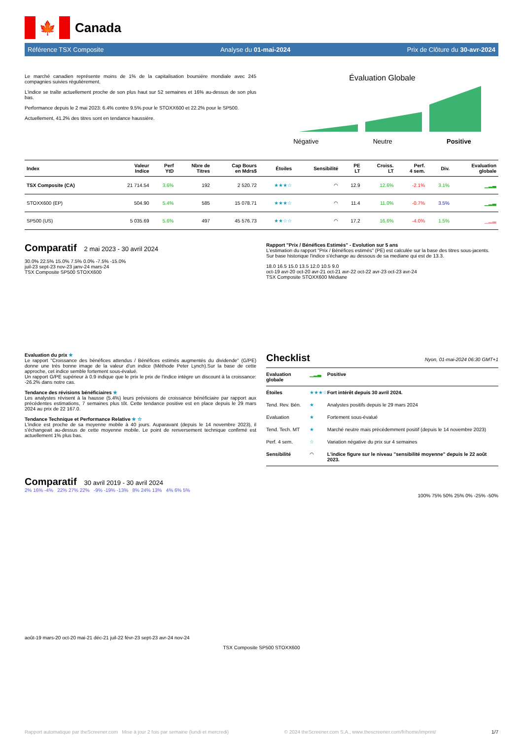🍁
Canada
Référence TSX Composite Analyse du 01-mai-2024 Prix de Clôture du 30-avr-2024
Le marché canadien représente moins de 1% de la capitalisation boursière mondiale avec 245 compagnies suivies régulièrement.
L'indice se traîte actuellement proche de son plus haut sur 52 semaines et 16% au-dessus de son plus bas.
Performance depuis le 2 mai 2023: 6.4% contre 9.5% pour le STOXX600 et 22.2% pour le SP500.
Actuellement, 41.2% des titres sont en tendance haussière.
Évaluation Globale
Négative Neutre Positive
| Index | Valeur Indice | Perf YtD | Nbre de Titres | Cap Bours en Mdrs$ | Étoiles | Sensibilité | PE LT | Croiss. LT | Perf. 4 sem. | Div. | Evaluation globale |
| --- | --- | --- | --- | --- | --- | --- | --- | --- | --- | --- | --- |
| TSX Composite (CA) | 21 714.54 | 3.6% | 192 | 2 520.72 | ★★★☆ | ◠ | 12.9 | 12.6% | -2.1% | 3.1% | ▁▂▃ |
| STOXX600 (EP) | 504.90 | 5.4% | 585 | 15 078.71 | ★★★☆ | ◠ | 11.4 | 11.0% | -0.7% | 3.5% | ▁▂▃ |
| SP500 (US) | 5 035.69 | 5.6% | 497 | 45 576.73 | ★★☆☆ | ◠ | 17.2 | 16.6% | -4.0% | 1.5% | ▁▂▃ |
Comparatif
2 mai 2023 - 30 avril 2024
30.0% 22.5% 15.0% 7.5% 0.0% -7.5% -15.0%
juil-23 sept-23 nov-23 janv-24 mars-24
TSX Composite SP500 STOXX600
Evaluation du prix ★
Le rapport "Croissance des bénéfices attendus / Bénéfices estimés augmentés du dividende" (G/PE) donne une très bonne image de la valeur d'un indice (Méthode Peter Lynch).Sur la base de cette approche, cet indice semble fortement sous-évalué.
Un rapport G/PE supérieur à 0.9 indique que le prix le prix de l'indice intègre un discount à la croissance: -26.2% dans notre cas.
Tendance des révisions bénéficiaires ★
Les analystes révisent à la hausse (5.4%) leurs prévisions de croissance bénéficiaire par rapport aux précédentes estimations, 7 semaines plus tôt. Cette tendance positive est en place depuis le 29 mars 2024 au prix de 22 167.0.
Tendance Technique et Performance Relative ★ ☆
L'indice est proche de sa moyenne mobile à 40 jours. Auparavant (depuis le 14 novembre 2023), il s'échangeait au-dessus de cette moyenne mobile. Le point de renversement technique confirmé est actuellement 1% plus bas.
Rapport "Prix / Bénéfices Estimés" - Evolution sur 5 ans
L'estimation du rapport "Prix / Bénéfices estimés" (PE) est calculée sur la base des titres sous-jacents. Sur base historique l'indice s'échange au dessous de sa mediane qui est de 13.3.
18.0 16.5 15.0 13.5 12.0 10.5 9.0
oct-19 avr-20 oct-20 avr-21 oct-21 avr-22 oct-22 avr-23 oct-23 avr-24
TSX Composite STOXX600 Médiane
Checklist
Nyon, 01-mai-2024 06:30 GMT+1
| Evaluation globale | ▁▂▃ | Positive |
| Étoiles | ★★★☆ | Fort intérêt depuis 30 avril 2024. |
| Tend. Rev. Bén. | ★ | Analystes positifs depuis le 29 mars 2024 |
| Evaluation | ★ | Fortement sous-évalué |
| Tend. Tech. MT | ★ | Marché neutre mais précédemment positif (depuis le 14 novembre 2023) |
| Perf. 4 sem. | ☆ | Variation négative du prix sur 4 semaines |
| Sensibilité | ◠ | L'indice figure sur le niveau "sensibilité moyenne" depuis le 22 août 2023. |
Comparatif
30 avril 2019 - 30 avril 2024
2% 16% -4% 22% 27% 22% -9% -19% -13% 8% 24% 13% 4% 6% 5%
100% 75% 50% 25% 0% -25% -50%
août-19 mars-20 oct-20 mai-21 déc-21 juil-22 févr-23 sept-23 avr-24 nov-24
TSX Composite SP500 STOXX600
Rapport automatique par theScreener.com Mise à jour 2 fois par semaine (lundi et mercredi) © 2024 theScreener.com S.A., www.thescreener.com/fr/home/imprint/ 1/7